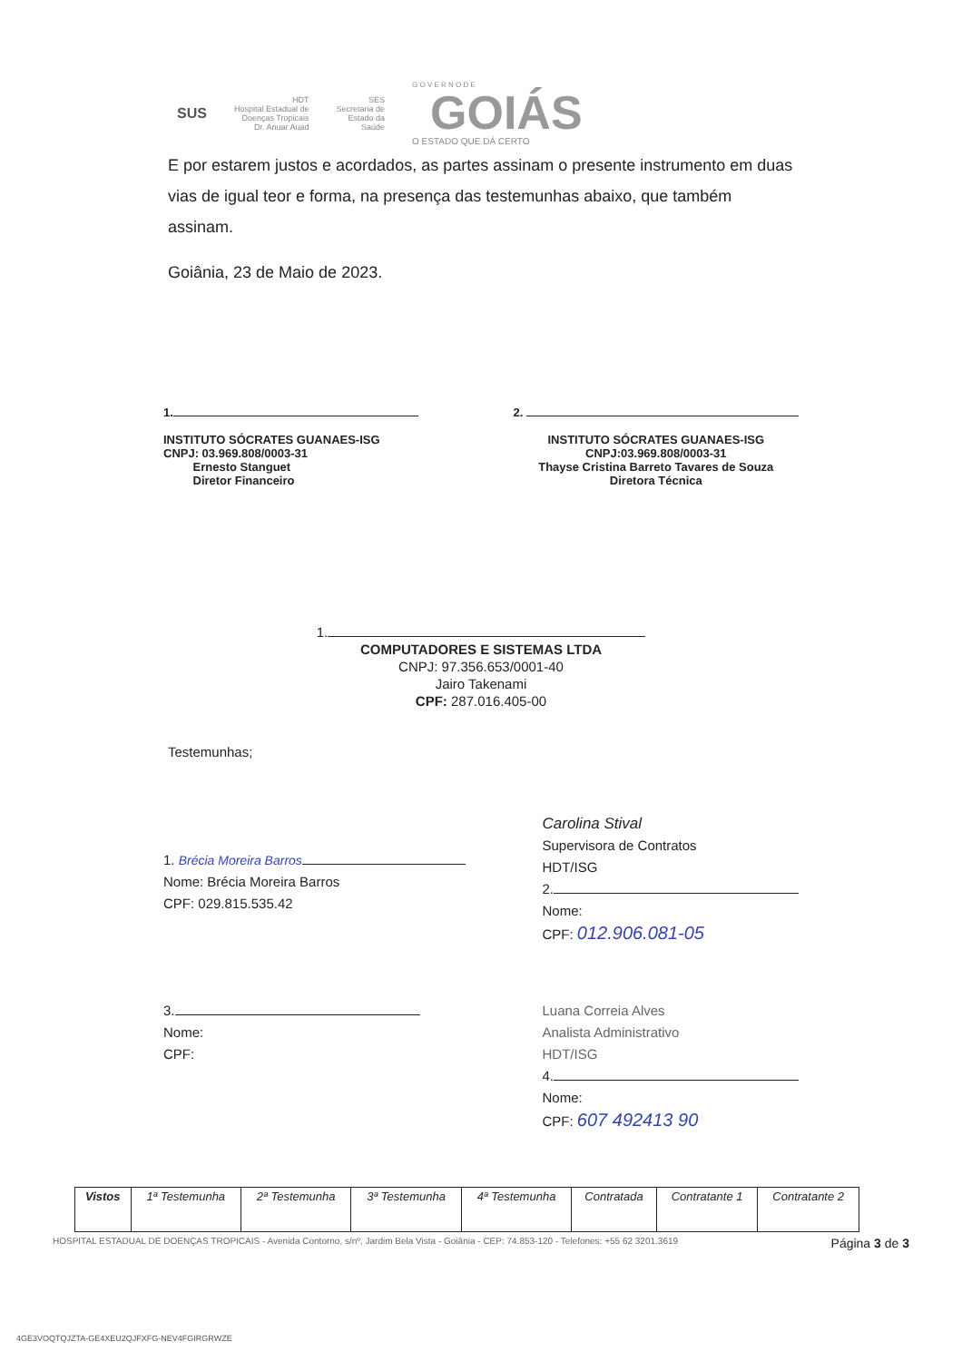SUS HDT
Hospital Estadual de
Doenças Tropicais
Dr. Anuar Auad SES
Secretaria de
Estado da
Saúde G O V E R N O D E
GOIÁS
O ESTADO QUE DÁ CERTO
E por estarem justos e acordados, as partes assinam o presente instrumento em duas vias de igual teor e forma, na presença das testemunhas abaixo, que também assinam.
Goiânia, 23 de Maio de 2023.
1.
INSTITUTO SÓCRATES GUANAES-ISG
CNPJ: 03.969.808/0003-31
Ernesto Stanguet
Diretor Financeiro
2.
INSTITUTO SÓCRATES GUANAES-ISG
CNPJ:03.969.808/0003-31
Thayse Cristina Barreto Tavares de Souza
Diretora Técnica
1.
COMPUTADORES E SISTEMAS LTDA
CNPJ: 97.356.653/0001-40
Jairo Takenami
CPF: 287.016.405-00
Testemunhas;
1. Brécia Moreira Barros
Nome: Brécia Moreira Barros
CPF: 029.815.535.42
Carolina Stival
Supervisora de Contratos
HDT/ISG
2.
Nome:
CPF: 012.906.081-05
3.
Nome:
CPF:
Luana Correia Alves
Analista Administrativo
HDT/ISG
4.
Nome:
CPF: 607 492413 90
| Vistos | 1ª Testemunha | 2ª Testemunha | 3ª Testemunha | 4ª Testemunha | Contratada | Contratante 1 | Contratante 2 |
| --- | --- | --- | --- | --- | --- | --- | --- |
HOSPITAL ESTADUAL DE DOENÇAS TROPICAIS - Avenida Contorno, s/nº, Jardim Bela Vista - Goiânia - CEP: 74.853-120 - Telefones: +55 62 3201.3619 Página 3 de 3
4GE3VOQTQJZTA-GE4XEU2QJFXFG-NEV4FGIRGRWZE